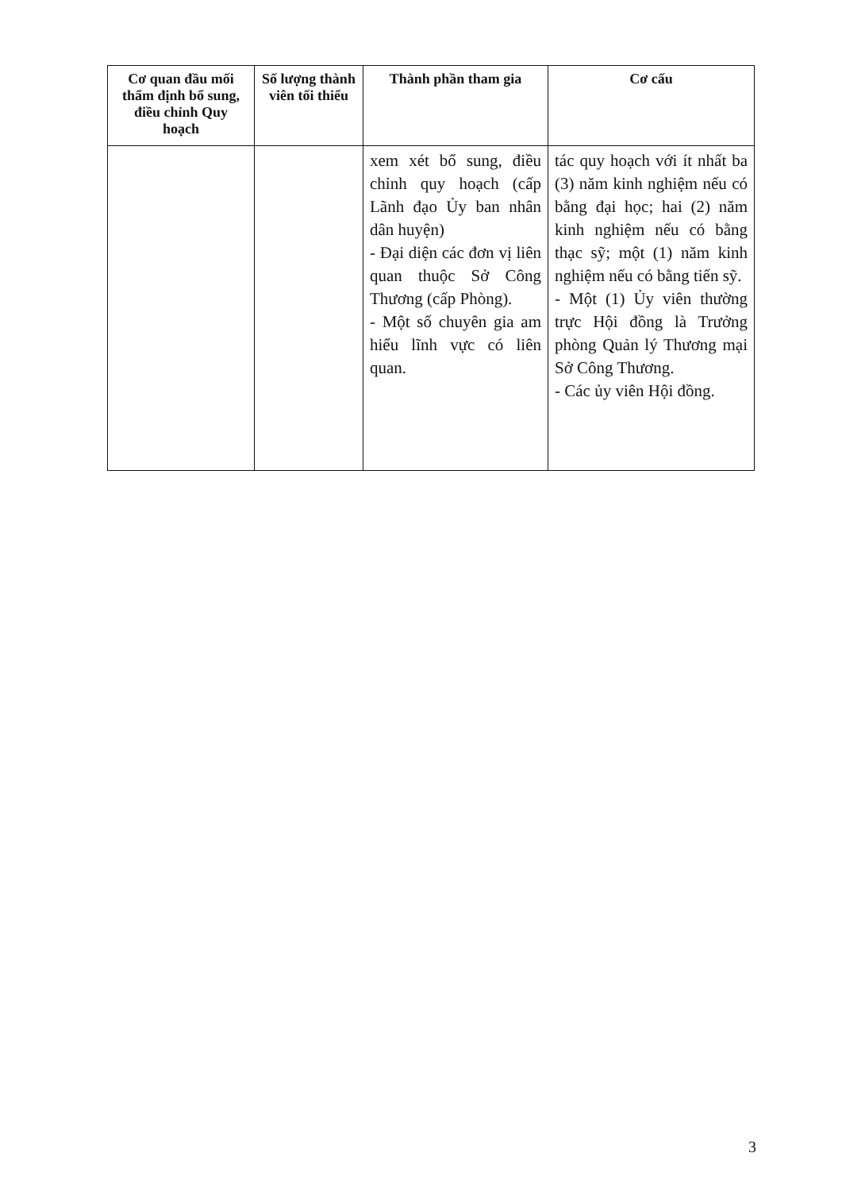| Cơ quan đầu mối thẩm định bổ sung, điều chỉnh Quy hoạch | Số lượng thành viên tối thiểu | Thành phần tham gia | Cơ cấu |
| --- | --- | --- | --- |
| | | xem xét bổ sung, điều chỉnh quy hoạch (cấp Lãnh đạo Ủy ban nhân dân huyện) - Đại diện các đơn vị liên quan thuộc Sở Công Thương (cấp Phòng). - Một số chuyên gia am hiểu lĩnh vực có liên quan. | tác quy hoạch với ít nhất ba (3) năm kinh nghiệm nếu có bằng đại học; hai (2) năm kinh nghiệm nếu có bằng thạc sỹ; một (1) năm kinh nghiệm nếu có bằng tiến sỹ. - Một (1) Ủy viên thường trực Hội đồng là Trưởng phòng Quản lý Thương mại Sở Công Thương. - Các ủy viên Hội đồng. |
3